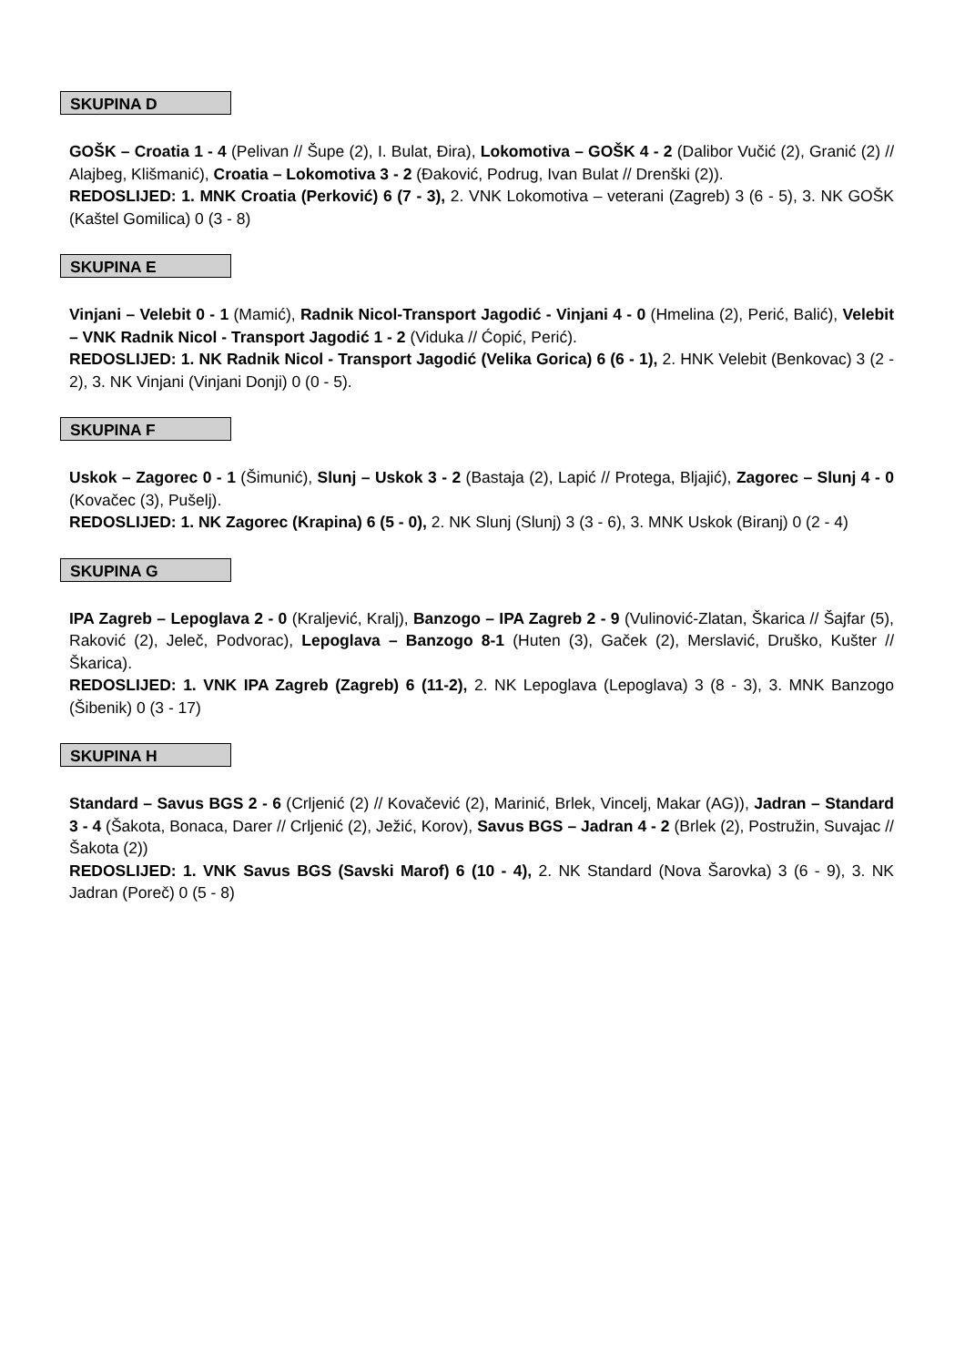SKUPINA D
GOŠK – Croatia 1 - 4 (Pelivan // Šupe (2), I. Bulat, Đira), Lokomotiva – GOŠK 4 - 2 (Dalibor Vučić (2), Granić (2) // Alajbeg, Klišmanić), Croatia – Lokomotiva 3 - 2 (Đaković, Podrug, Ivan Bulat // Drenški (2)).
REDOSLIJED: 1. MNK Croatia (Perković) 6 (7 - 3), 2. VNK Lokomotiva – veterani (Zagreb) 3 (6 - 5), 3. NK GOŠK (Kaštel Gomilica) 0 (3 - 8)
SKUPINA E
Vinjani – Velebit 0 - 1 (Mamić), Radnik Nicol-Transport Jagodić - Vinjani 4 - 0 (Hmelina (2), Perić, Balić), Velebit – VNK Radnik Nicol - Transport Jagodić 1 - 2 (Viduka // Ćopić, Perić).
REDOSLIJED: 1. NK Radnik Nicol - Transport Jagodić (Velika Gorica) 6 (6 - 1), 2. HNK Velebit (Benkovac) 3 (2 - 2), 3. NK Vinjani (Vinjani Donji) 0 (0 - 5).
SKUPINA F
Uskok – Zagorec 0 - 1 (Šimunić), Slunj – Uskok 3 - 2 (Bastaja (2), Lapić // Protega, Bljajić), Zagorec – Slunj 4 - 0 (Kovačec (3), Pušelj).
REDOSLIJED: 1. NK Zagorec (Krapina) 6 (5 - 0), 2. NK Slunj (Slunj) 3 (3 - 6), 3. MNK Uskok (Biranj) 0 (2 - 4)
SKUPINA G
IPA Zagreb – Lepoglava 2 - 0 (Kraljević, Kralj), Banzogo – IPA Zagreb 2 - 9 (Vulinović-Zlatan, Škarica // Šajfar (5), Raković (2), Jeleč, Podvorac), Lepoglava – Banzogo 8-1 (Huten (3), Gaček (2), Merslavić, Druško, Kušter // Škarica).
REDOSLIJED: 1. VNK IPA Zagreb (Zagreb) 6 (11-2), 2. NK Lepoglava (Lepoglava) 3 (8 - 3), 3. MNK Banzogo (Šibenik) 0 (3 - 17)
SKUPINA H
Standard – Savus BGS 2 - 6 (Crljenić (2) // Kovačević (2), Marinić, Brlek, Vincelj, Makar (AG)), Jadran – Standard 3 - 4 (Šakota, Bonaca, Darer // Crljenić (2), Ježić, Korov), Savus BGS – Jadran 4 - 2 (Brlek (2), Postružin, Suvajac // Šakota (2))
REDOSLIJED: 1. VNK Savus BGS (Savski Marof) 6 (10 - 4), 2. NK Standard (Nova Šarovka) 3 (6 - 9), 3. NK Jadran (Poreč) 0 (5 - 8)